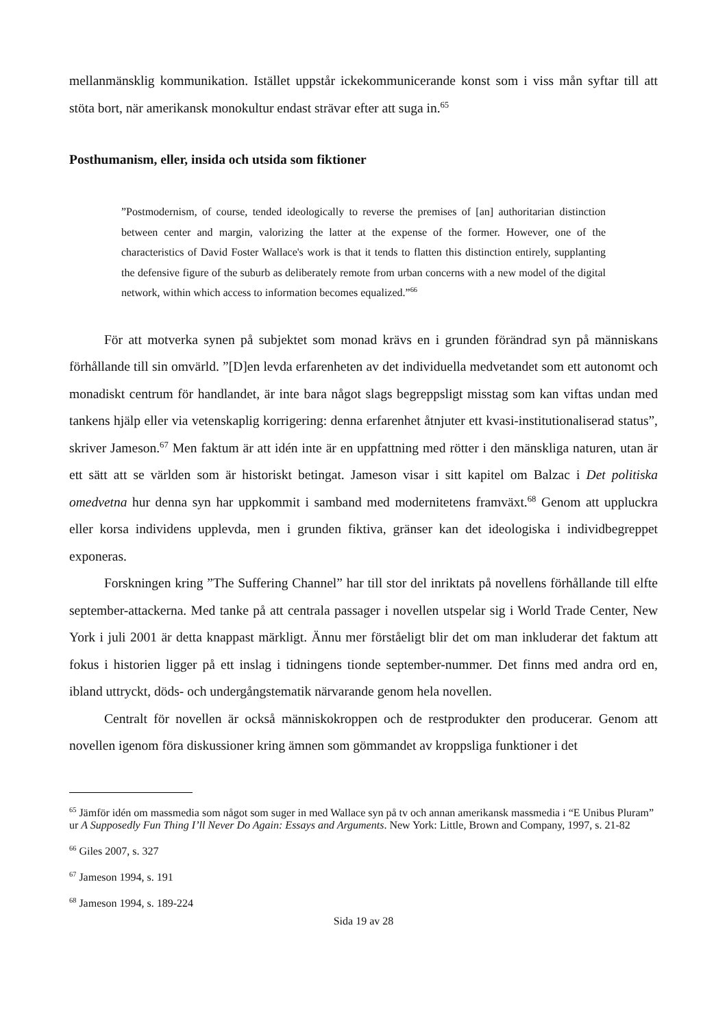mellanmänsklig kommunikation. Istället uppstår ickekommunicerande konst som i viss mån syftar till att stöta bort, när amerikansk monokultur endast strävar efter att suga in.<sup>65</sup>
Posthumanism, eller, insida och utsida som fiktioner
”Postmodernism, of course, tended ideologically to reverse the premises of [an] authoritarian distinction between center and margin, valorizing the latter at the expense of the former. However, one of the characteristics of David Foster Wallace's work is that it tends to flatten this distinction entirely, supplanting the defensive figure of the suburb as deliberately remote from urban concerns with a new model of the digital network, within which access to information becomes equalized.”<sup>66</sup>
För att motverka synen på subjektet som monad krävs en i grunden förändrad syn på människans förhållande till sin omvärld. ”[D]en levda erfarenheten av det individuella medvetandet som ett autonomt och monadiskt centrum för handlandet, är inte bara något slags begreppsligt misstag som kan viftas undan med tankens hjälp eller via vetenskaplig korrigering: denna erfarenhet åtnjuter ett kvasi-institutionaliserad status”, skriver Jameson.<sup>67</sup> Men faktum är att idén inte är en uppfattning med rötter i den mänskliga naturen, utan är ett sätt att se världen som är historiskt betingat. Jameson visar i sitt kapitel om Balzac i Det politiska omedvetna hur denna syn har uppkommit i samband med modernitetens framväxt.<sup>68</sup> Genom att uppluckra eller korsa individens upplevda, men i grunden fiktiva, gränser kan det ideologiska i individbegreppet exponeras.
Forskningen kring ”The Suffering Channel” har till stor del inriktats på novellens förhållande till elfte september-attackerna. Med tanke på att centrala passager i novellen utspelar sig i World Trade Center, New York i juli 2001 är detta knappast märkligt. Ännu mer förståeligt blir det om man inkluderar det faktum att fokus i historien ligger på ett inslag i tidningens tionde september-nummer. Det finns med andra ord en, ibland uttryckt, döds- och undergångstematik närvarande genom hela novellen.
Centralt för novellen är också människokroppen och de restprodukter den producerar. Genom att novellen igenom föra diskussioner kring ämnen som gömmandet av kroppsliga funktioner i det
<sup>65</sup> Jämför idén om massmedia som något som suger in med Wallace syn på tv och annan amerikansk massmedia i “E Unibus Pluram” ur A Supposedly Fun Thing I’ll Never Do Again: Essays and Arguments. New York: Little, Brown and Company, 1997, s. 21-82
<sup>66</sup> Giles 2007, s. 327
<sup>67</sup> Jameson 1994, s. 191
<sup>68</sup> Jameson 1994, s. 189-224
Sida 19 av 28